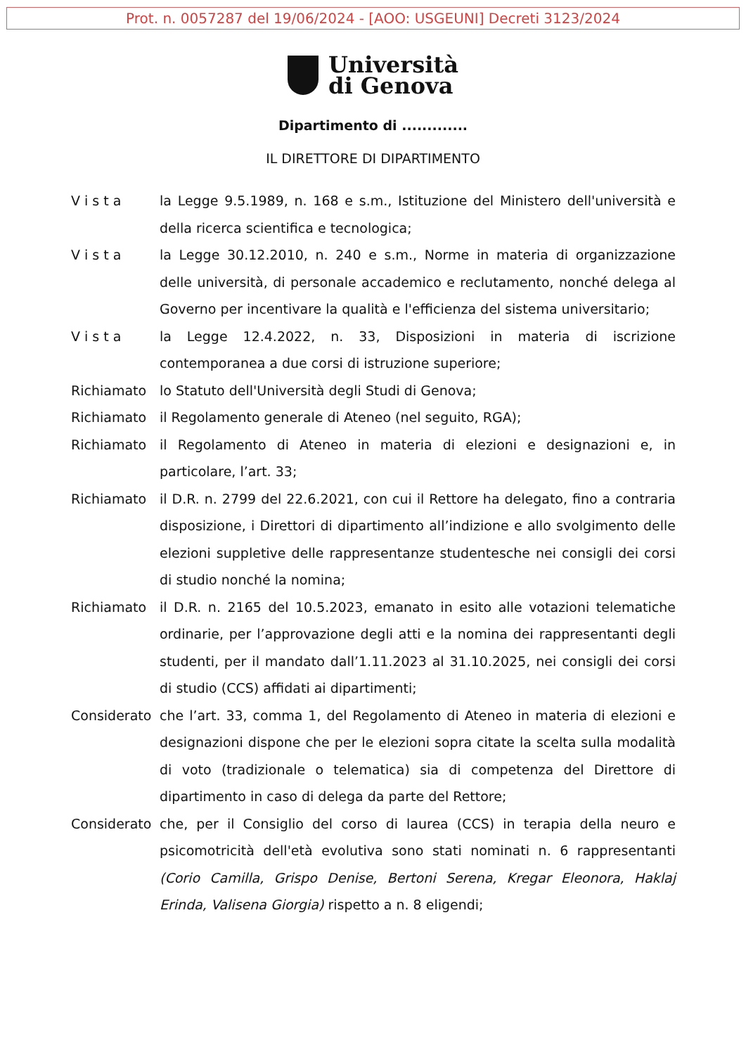Prot. n. 0057287 del 19/06/2024 - [AOO: USGEUNI] Decreti 3123/2024
Università
di Genova
Dipartimento di .............
IL DIRETTORE DI DIPARTIMENTO
V i s t a la Legge 9.5.1989, n. 168 e s.m., Istituzione del Ministero dell'università e della ricerca scientifica e tecnologica;
V i s t a la Legge 30.12.2010, n. 240 e s.m., Norme in materia di organizzazione delle università, di personale accademico e reclutamento, nonché delega al Governo per incentivare la qualità e l'efficienza del sistema universitario;
V i s t a la Legge 12.4.2022, n. 33, Disposizioni in materia di iscrizione contemporanea a due corsi di istruzione superiore;
Richiamato lo Statuto dell'Università degli Studi di Genova;
Richiamato il Regolamento generale di Ateneo (nel seguito, RGA);
Richiamato il Regolamento di Ateneo in materia di elezioni e designazioni e, in particolare, l’art. 33;
Richiamato il D.R. n. 2799 del 22.6.2021, con cui il Rettore ha delegato, fino a contraria disposizione, i Direttori di dipartimento all’indizione e allo svolgimento delle elezioni suppletive delle rappresentanze studentesche nei consigli dei corsi di studio nonché la nomina;
Richiamato il D.R. n. 2165 del 10.5.2023, emanato in esito alle votazioni telematiche ordinarie, per l’approvazione degli atti e la nomina dei rappresentanti degli studenti, per il mandato dall’1.11.2023 al 31.10.2025, nei consigli dei corsi di studio (CCS) affidati ai dipartimenti;
Considerato che l’art. 33, comma 1, del Regolamento di Ateneo in materia di elezioni e designazioni dispone che per le elezioni sopra citate la scelta sulla modalità di voto (tradizionale o telematica) sia di competenza del Direttore di dipartimento in caso di delega da parte del Rettore;
Considerato che, per il Consiglio del corso di laurea (CCS) in terapia della neuro e psicomotricità dell'età evolutiva sono stati nominati n. 6 rappresentanti (Corio Camilla, Grispo Denise, Bertoni Serena, Kregar Eleonora, Haklaj Erinda, Valisena Giorgia) rispetto a n. 8 eligendi;